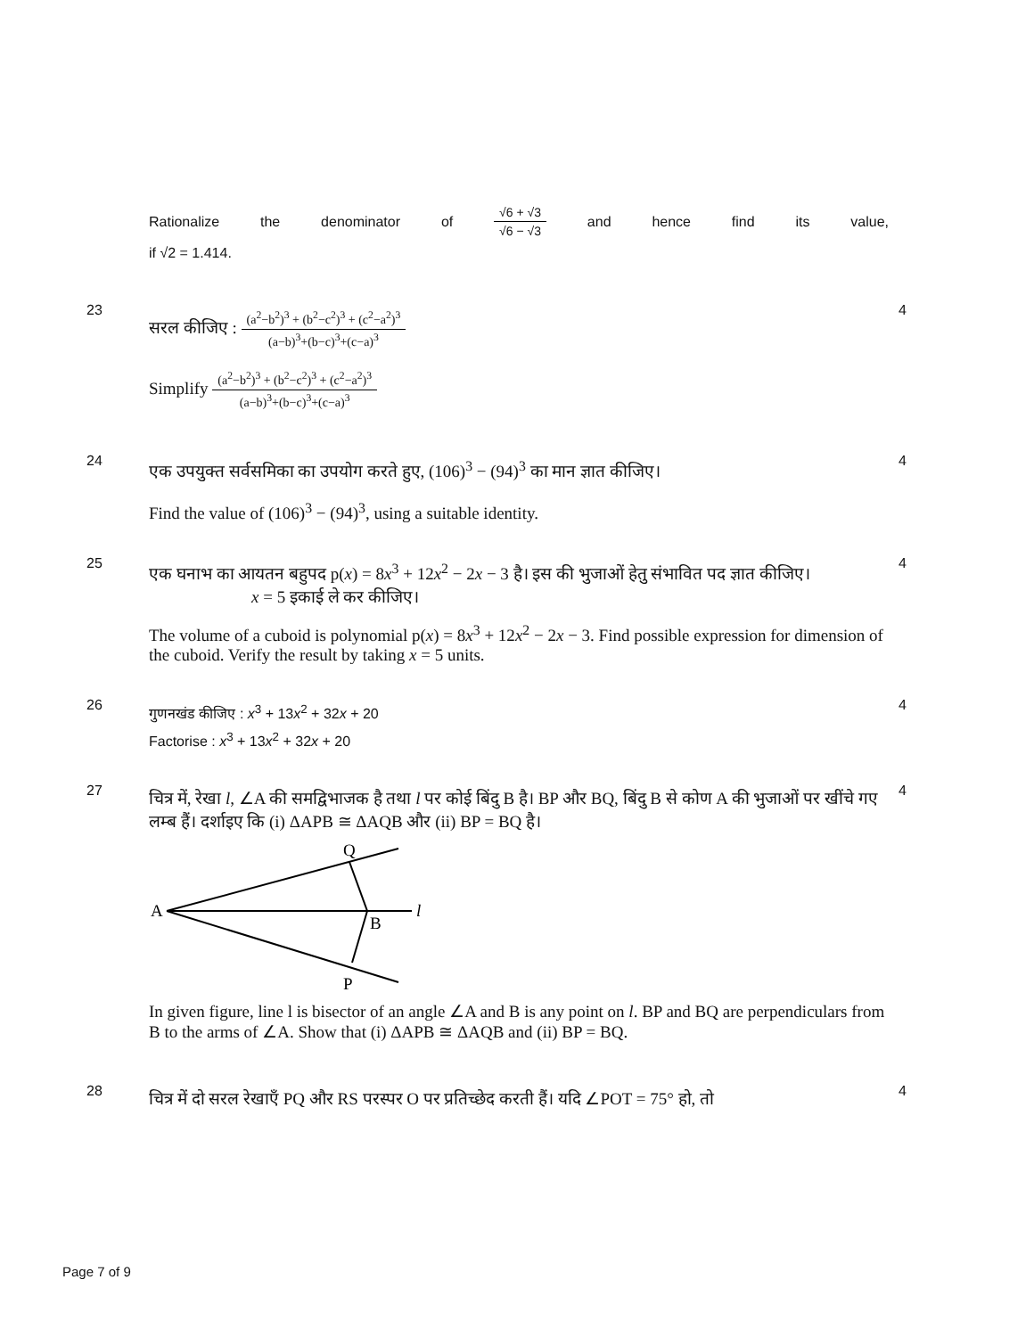Rationalize the denominator of √6 + √3 √6 − √3 and hence find its value,
if √2 = 1.414.
23
सरल कीजिए : (a<sup>2</sup>−b<sup>2</sup>)<sup>3</sup> + (b<sup>2</sup>−c<sup>2</sup>)<sup>3</sup> + (c<sup>2</sup>−a<sup>2</sup>)<sup>3</sup> (a−b)<sup>3</sup>+(b−c)<sup>3</sup>+(c−a)<sup>3</sup>
Simplify (a<sup>2</sup>−b<sup>2</sup>)<sup>3</sup> + (b<sup>2</sup>−c<sup>2</sup>)<sup>3</sup> + (c<sup>2</sup>−a<sup>2</sup>)<sup>3</sup> (a−b)<sup>3</sup>+(b−c)<sup>3</sup>+(c−a)<sup>3</sup>
4
24
एक उपयुक्त सर्वसमिका का उपयोग करते हुए, (106)<sup>3</sup> − (94)<sup>3</sup> का मान ज्ञात कीजिए।
Find the value of (106)<sup>3</sup> − (94)<sup>3</sup>, using a suitable identity.
4
25
एक घनाभ का आयतन बहुपद p(x) = 8x<sup>3</sup> + 12x<sup>2</sup> − 2x − 3 है। इस की भुजाओं हेतु संभावित पद ज्ञात कीजिए।
x = 5 इकाई ले कर कीजिए।
The volume of a cuboid is polynomial p(x) = 8x<sup>3</sup> + 12x<sup>2</sup> − 2x − 3. Find possible expression for dimension of the cuboid. Verify the result by taking x = 5 units.
4
26
गुणनखंड कीजिए : x<sup>3</sup> + 13x<sup>2</sup> + 32x + 20
Factorise : x<sup>3</sup> + 13x<sup>2</sup> + 32x + 20
4
27
चित्र में, रेखा l, ∠A की समद्विभाजक है तथा l पर कोई बिंदु B है। BP और BQ, बिंदु B से कोण A की भुजाओं पर खींचे गए लम्ब हैं। दर्शाइए कि (i) ΔAPB ≅ ΔAQB और (ii) BP = BQ है।
A
Q
B
P
l
In given figure, line l is bisector of an angle ∠A and B is any point on l. BP and BQ are perpendiculars from B to the arms of ∠A. Show that (i) ΔAPB ≅ ΔAQB and (ii) BP = BQ.
4
28
चित्र में दो सरल रेखाएँ PQ और RS परस्पर O पर प्रतिच्छेद करती हैं। यदि ∠POT = 75° हो, तो
4
Page 7 of 9